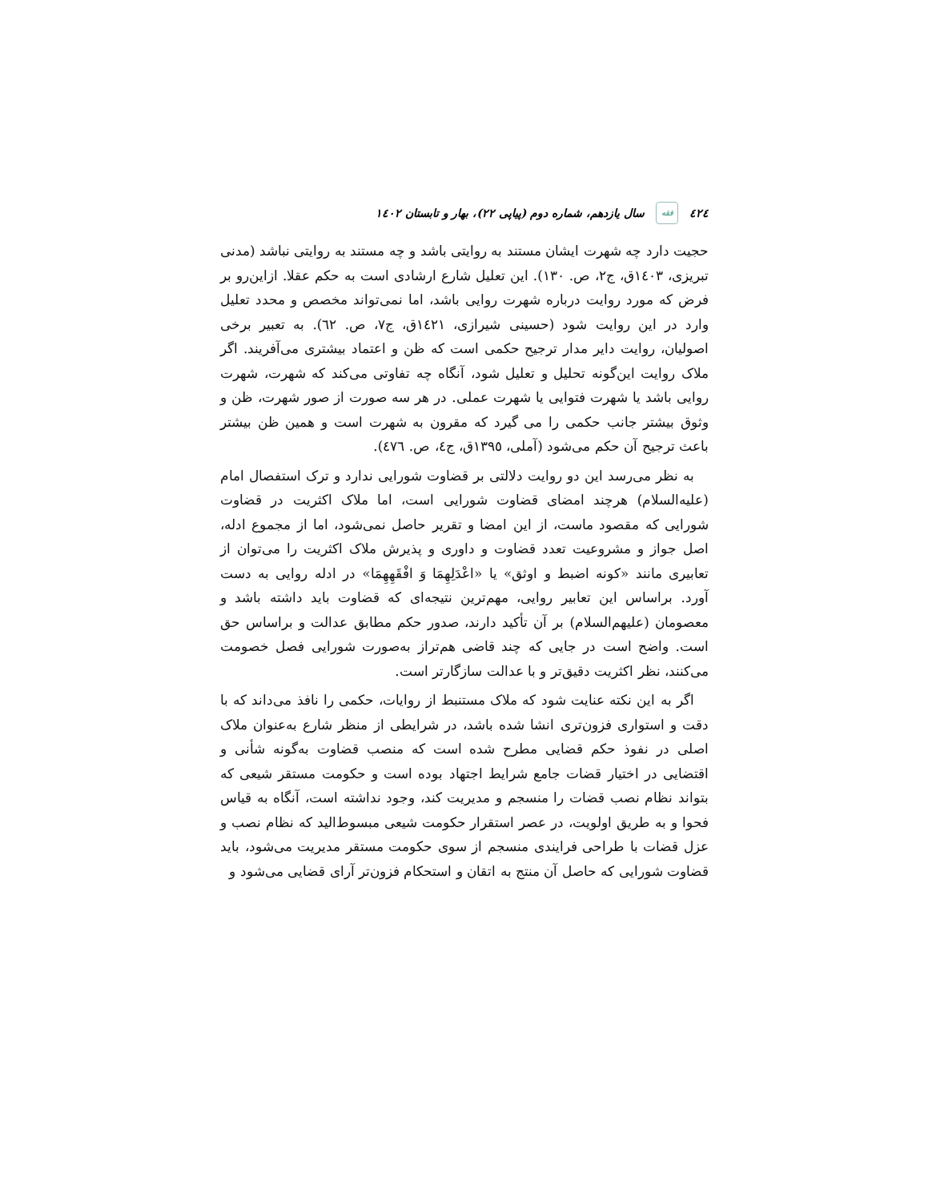٤٢٤ فقه سال یازدهم، شماره دوم (پیاپی ٢٢)، بهار و تابستان ١٤٠٢
حجیت دارد چه شهرت ایشان مستند به روایتی باشد و چه مستند به روایتی نباشد (مدنی تبریزی، ١٤٠٣ق، ج٢، ص. ١٣٠). این تعلیل شارع ارشادی است به حکم عقلا. ازاین‌رو بر فرض که مورد روایت درباره شهرت روایی باشد، اما نمی‌تواند مخصص و محدد تعلیل وارد در این روایت شود (حسینی شیرازی، ١٤٢١ق، ج٧، ص. ٦٢). به تعبیر برخی اصولیان، روایت دایر مدار ترجیح حکمی است که ظن و اعتماد بیشتری می‌آفریند. اگر ملاک روایت این‌گونه تحلیل و تعلیل شود، آنگاه چه تفاوتی می‌کند که شهرت، شهرت روایی باشد یا شهرت فتوایی یا شهرت عملی. در هر سه صورت از صور شهرت، ظن و وثوق بیشتر جانب حکمی را می گیرد که مقرون به شهرت است و همین ظن بیشتر باعث ترجیح آن حکم می‌شود (آملی، ١٣٩٥ق، ج٤، ص. ٤٧٦).
به نظر می‌رسد این دو روایت دلالتی بر قضاوت شورایی ندارد و ترک استفصال امام (علیه‌السلام) هرچند امضای قضاوت شورایی است، اما ملاک اکثریت در قضاوت شورایی که مقصود ماست، از این امضا و تقریر حاصل نمی‌شود، اما از مجموع ادله، اصل جواز و مشروعیت تعدد قضاوت و داوری و پذیرش ملاک اکثریت را می‌توان از تعابیری مانند «کونه اضبط و اوثق» یا «اعْدَلِهِمَا وَ افْقَهِهِمَا» در ادله روایی به دست آورد. براساس این تعابیر روایی، مهم‌ترین نتیجه‌ای که قضاوت باید داشته باشد و معصومان (علیهم‌السلام) بر آن تأکید دارند، صدور حکم مطابق عدالت و براساس حق است. واضح است در جایی که چند قاضی هم‌تراز به‌صورت شورایی فصل خصومت می‌کنند، نظر اکثریت دقیق‌تر و با عدالت سازگارتر است.
اگر به این نکته عنایت شود که ملاک مستنبط از روایات، حکمی را نافذ می‌داند که با دقت و استواری فزون‌تری انشا شده باشد، در شرایطی از منظر شارع به‌عنوان ملاک اصلی در نفوذ حکم قضایی مطرح شده است که منصب قضاوت به‌گونه شأنی و اقتضایی در اختیار قضات جامع شرایط اجتهاد بوده است و حکومت مستقر شیعی که بتواند نظام نصب قضات را منسجم و مدیریت کند، وجود نداشته است، آنگاه به قیاس فحوا و به طریق اولویت، در عصر استقرار حکومت شیعی مبسوط‌الید که نظام نصب و عزل قضات با طراحی فرایندی منسجم از سوی حکومت مستقر مدیریت می‌شود، باید قضاوت شورایی که حاصل آن منتج به اتقان و استحکام فزون‌تر آرای قضایی می‌شود و